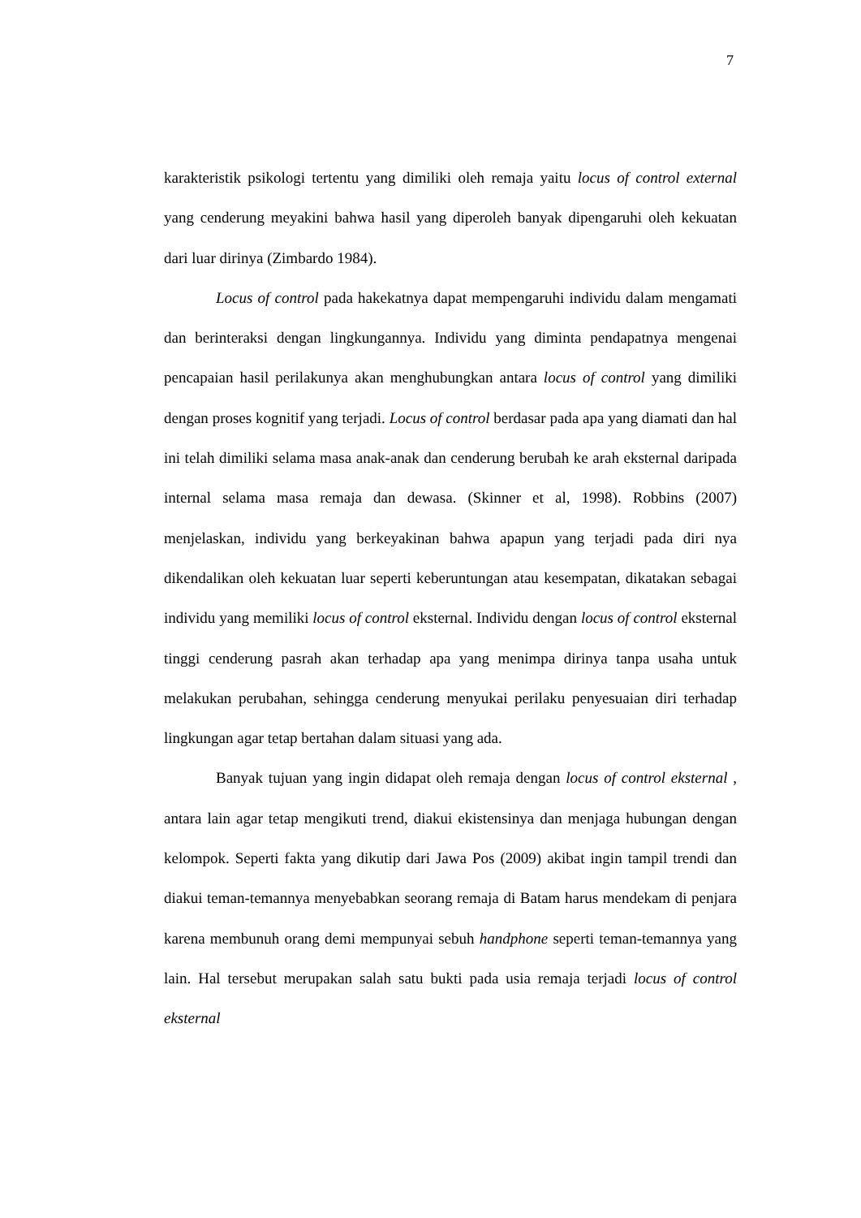7
karakteristik psikologi tertentu yang dimiliki oleh remaja yaitu locus of control external yang cenderung meyakini bahwa hasil yang diperoleh banyak dipengaruhi oleh kekuatan dari luar dirinya (Zimbardo 1984).
Locus of control pada hakekatnya dapat mempengaruhi individu dalam mengamati dan berinteraksi dengan lingkungannya. Individu yang diminta pendapatnya mengenai pencapaian hasil perilakunya akan menghubungkan antara locus of control yang dimiliki dengan proses kognitif yang terjadi. Locus of control berdasar pada apa yang diamati dan hal ini telah dimiliki selama masa anak-anak dan cenderung berubah ke arah eksternal daripada internal selama masa remaja dan dewasa. (Skinner et al, 1998). Robbins (2007) menjelaskan, individu yang berkeyakinan bahwa apapun yang terjadi pada diri nya dikendalikan oleh kekuatan luar seperti keberuntungan atau kesempatan, dikatakan sebagai individu yang memiliki locus of control eksternal. Individu dengan locus of control eksternal tinggi cenderung pasrah akan terhadap apa yang menimpa dirinya tanpa usaha untuk melakukan perubahan, sehingga cenderung menyukai perilaku penyesuaian diri terhadap lingkungan agar tetap bertahan dalam situasi yang ada.
Banyak tujuan yang ingin didapat oleh remaja dengan locus of control eksternal , antara lain agar tetap mengikuti trend, diakui ekistensinya dan menjaga hubungan dengan kelompok. Seperti fakta yang dikutip dari Jawa Pos (2009) akibat ingin tampil trendi dan diakui teman-temannya menyebabkan seorang remaja di Batam harus mendekam di penjara karena membunuh orang demi mempunyai sebuh handphone seperti teman-temannya yang lain. Hal tersebut merupakan salah satu bukti pada usia remaja terjadi locus of control eksternal